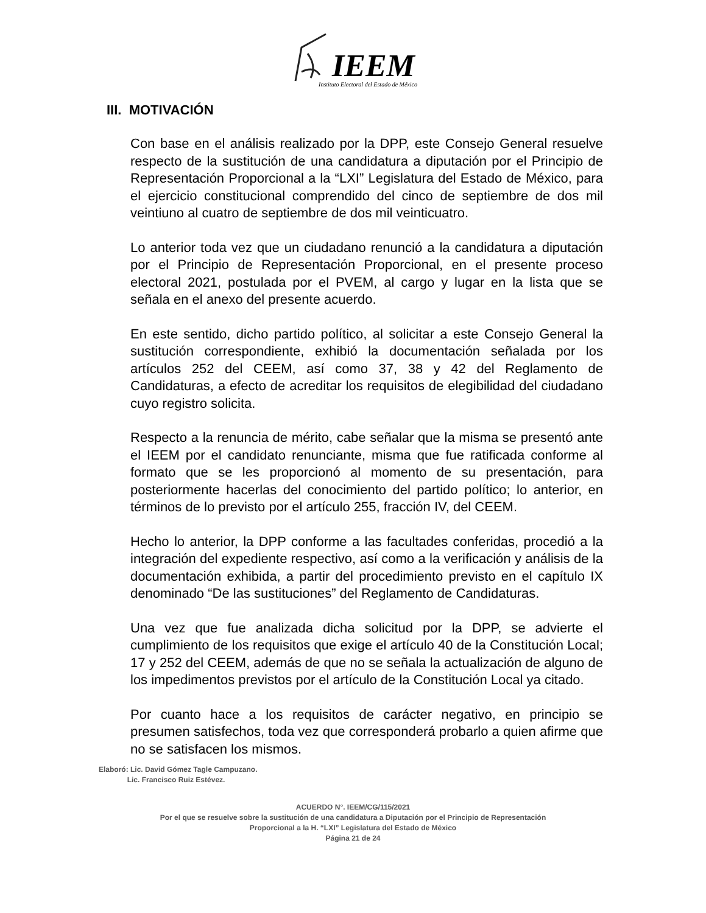IEEM
Instituto Electoral del Estado de México
III. MOTIVACIÓN
Con base en el análisis realizado por la DPP, este Consejo General resuelve respecto de la sustitución de una candidatura a diputación por el Principio de Representación Proporcional a la “LXI” Legislatura del Estado de México, para el ejercicio constitucional comprendido del cinco de septiembre de dos mil veintiuno al cuatro de septiembre de dos mil veinticuatro.
Lo anterior toda vez que un ciudadano renunció a la candidatura a diputación por el Principio de Representación Proporcional, en el presente proceso electoral 2021, postulada por el PVEM, al cargo y lugar en la lista que se señala en el anexo del presente acuerdo.
En este sentido, dicho partido político, al solicitar a este Consejo General la sustitución correspondiente, exhibió la documentación señalada por los artículos 252 del CEEM, así como 37, 38 y 42 del Reglamento de Candidaturas, a efecto de acreditar los requisitos de elegibilidad del ciudadano cuyo registro solicita.
Respecto a la renuncia de mérito, cabe señalar que la misma se presentó ante el IEEM por el candidato renunciante, misma que fue ratificada conforme al formato que se les proporcionó al momento de su presentación, para posteriormente hacerlas del conocimiento del partido político; lo anterior, en términos de lo previsto por el artículo 255, fracción IV, del CEEM.
Hecho lo anterior, la DPP conforme a las facultades conferidas, procedió a la integración del expediente respectivo, así como a la verificación y análisis de la documentación exhibida, a partir del procedimiento previsto en el capítulo IX denominado “De las sustituciones” del Reglamento de Candidaturas.
Una vez que fue analizada dicha solicitud por la DPP, se advierte el cumplimiento de los requisitos que exige el artículo 40 de la Constitución Local; 17 y 252 del CEEM, además de que no se señala la actualización de alguno de los impedimentos previstos por el artículo de la Constitución Local ya citado.
Por cuanto hace a los requisitos de carácter negativo, en principio se presumen satisfechos, toda vez que corresponderá probarlo a quien afirme que no se satisfacen los mismos.
Elaboró: Lic. David Gómez Tagle Campuzano.
Lic. Francisco Ruiz Estévez.
ACUERDO N°. IEEM/CG/115/2021
Por el que se resuelve sobre la sustitución de una candidatura a Diputación por el Principio de Representación
Proporcional a la H. “LXI” Legislatura del Estado de México
Página 21 de 24